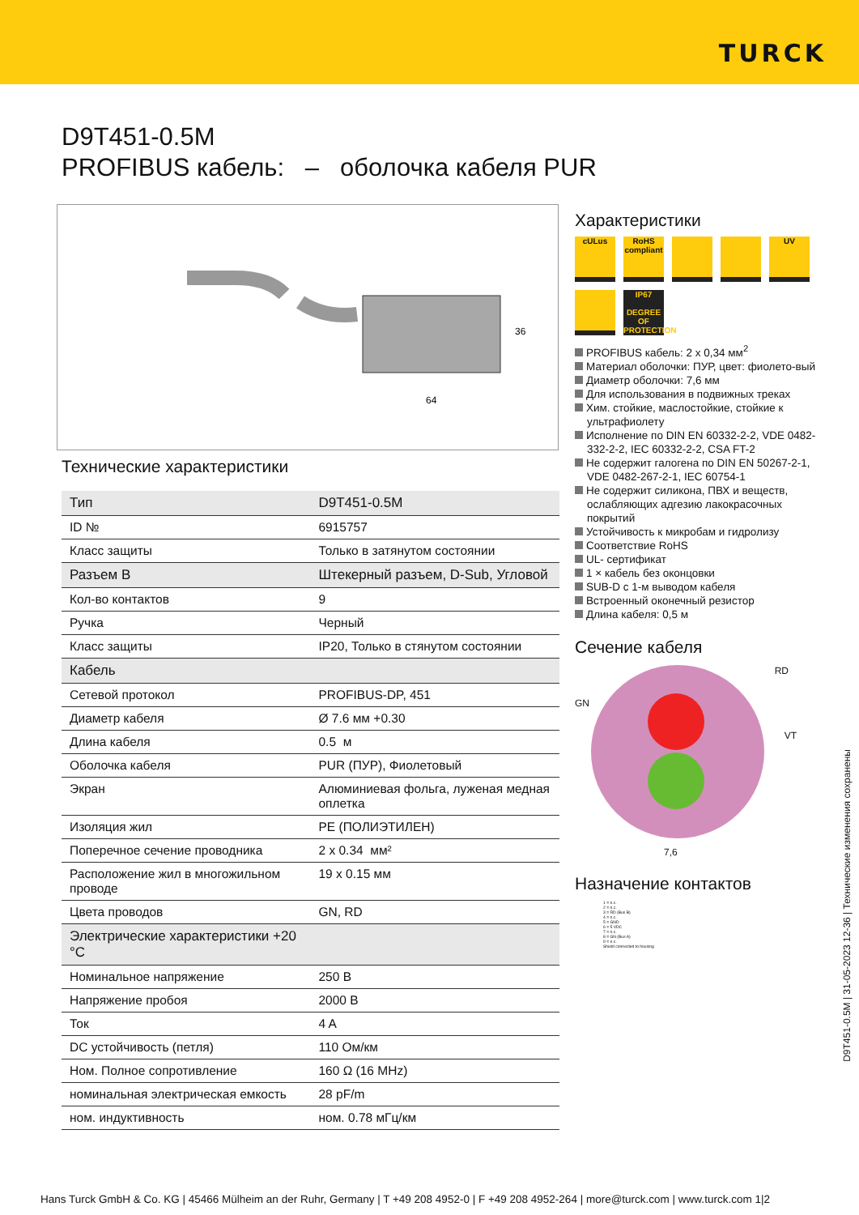TURCK
D9T451-0.5M
PROFIBUS кабель: – оболочка кабеля PUR
36
64
Технические характеристики
| Тип | D9T451-0.5M |
| ID № | 6915757 |
| Класс защиты | Только в затянутом состоянии |
| Разъем B | Штекерный разъем, D-Sub, Угловой |
| Кол-во контактов | 9 |
| Ручка | Черный |
| Класс защиты | IP20, Только в стянутом состоянии |
| Кабель | |
| Сетевой протокол | PROFIBUS-DP, 451 |
| Диаметр кабеля | Ø 7.6 мм +0.30 |
| Длина кабеля | 0.5 м |
| Оболочка кабеля | PUR (ПУР), Фиолетовый |
| Экран | Алюминиевая фольга, луженая медная оплетка |
| Изоляция жил | PE (ПОЛИЭТИЛЕН) |
| Поперечное сечение проводника | 2 x 0.34 мм² |
| Расположение жил в многожильном проводе | 19 x 0.15 мм |
| Цвета проводов | GN, RD |
| Электрические характеристики +20 °C | |
| Номинальное напряжение | 250 В |
| Напряжение пробоя | 2000 В |
| Ток | 4 A |
| DC устойчивость (петля) | 110 Ом/км |
| Ном. Полное сопротивление | 160 Ω (16 MHz) |
| номинальная электрическая емкость | 28 pF/m |
| ном. индуктивность | ном. 0.78 мГц/км |
Характеристики
cULus
RoHS compliant
UV
IP67
DEGREE OF PROTECTION
PROFIBUS кабель: 2 x 0,34 мм<sup>2</sup>
Материал оболочки: ПУР, цвет: фиолето-вый
Диаметр оболочки: 7,6 мм
Для использования в подвижных треках
Хим. стойкие, маслостойкие, стойкие к ультрафиолету
Исполнение по DIN EN 60332-2-2, VDE 0482-332-2-2, IEC 60332-2-2, CSA FT-2
Не содержит галогена по DIN EN 50267-2-1, VDE 0482-267-2-1, IEC 60754-1
Не содержит силикона, ПВХ и веществ, ослабляющих адгезию лакокрасочных покрытий
Устойчивость к микробам и гидролизу
Соответствие RoHS
UL- сертификат
1 × кабель без оконцовки
SUB-D с 1-м выводом кабеля
Встроенный оконечный резистор
Длина кабеля: 0,5 м
Сечение кабеля
RD
GN
VT
7,6
Назначение контактов
1 = n.c.
2 = n.c.
3 = RD (Bus B)
4 = n.c.
5 = GND
6 = 5 VDC
7 = n.c.
8 = GN (Bus A)
9 = n.c.
Shield connected to housing
D9T451-0.5M | 31-05-2023 12-36 | Технические изменения сохранены
Hans Turck GmbH & Co. KG | 45466 Mülheim an der Ruhr, Germany | T +49 208 4952-0 | F +49 208 4952-264 | more@turck.com | www.turck.com 1|2